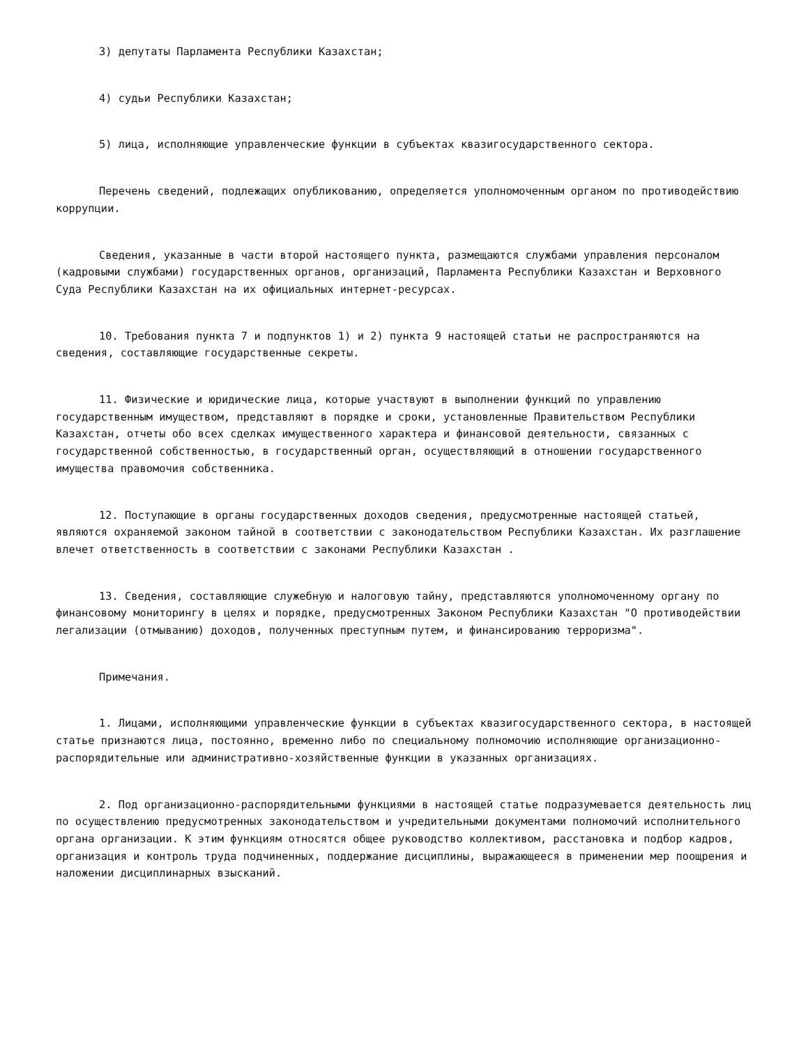3) депутаты Парламента Республики Казахстан;
4) судьи Республики Казахстан;
5) лица, исполняющие управленческие функции в субъектах квазигосударственного сектора.
Перечень сведений, подлежащих опубликованию, определяется уполномоченным органом по противодействию коррупции.
Сведения, указанные в части второй настоящего пункта, размещаются службами управления персоналом (кадровыми службами) государственных органов, организаций, Парламента Республики Казахстан и Верховного Суда Республики Казахстан на их официальных интернет-ресурсах.
10. Требования пункта 7 и подпунктов 1) и 2) пункта 9 настоящей статьи не распространяются на сведения, составляющие государственные секреты.
11. Физические и юридические лица, которые участвуют в выполнении функций по управлению государственным имуществом, представляют в порядке и сроки, установленные Правительством Республики Казахстан, отчеты обо всех сделках имущественного характера и финансовой деятельности, связанных с государственной собственностью, в государственный орган, осуществляющий в отношении государственного имущества правомочия собственника.
12. Поступающие в органы государственных доходов сведения, предусмотренные настоящей статьей, являются охраняемой законом тайной в соответствии с законодательством Республики Казахстан. Их разглашение влечет ответственность в соответствии с законами Республики Казахстан .
13. Сведения, составляющие служебную и налоговую тайну, представляются уполномоченному органу по финансовому мониторингу в целях и порядке, предусмотренных Законом Республики Казахстан "О противодействии легализации (отмыванию) доходов, полученных преступным путем, и финансированию терроризма".
Примечания.
1. Лицами, исполняющими управленческие функции в субъектах квазигосударственного сектора, в настоящей статье признаются лица, постоянно, временно либо по специальному полномочию исполняющие организационно-распорядительные или административно-хозяйственные функции в указанных организациях.
2. Под организационно-распорядительными функциями в настоящей статье подразумевается деятельность лиц по осуществлению предусмотренных законодательством и учредительными документами полномочий исполнительного органа организации. К этим функциям относятся общее руководство коллективом, расстановка и подбор кадров, организация и контроль труда подчиненных, поддержание дисциплины, выражающееся в применении мер поощрения и наложении дисциплинарных взысканий.